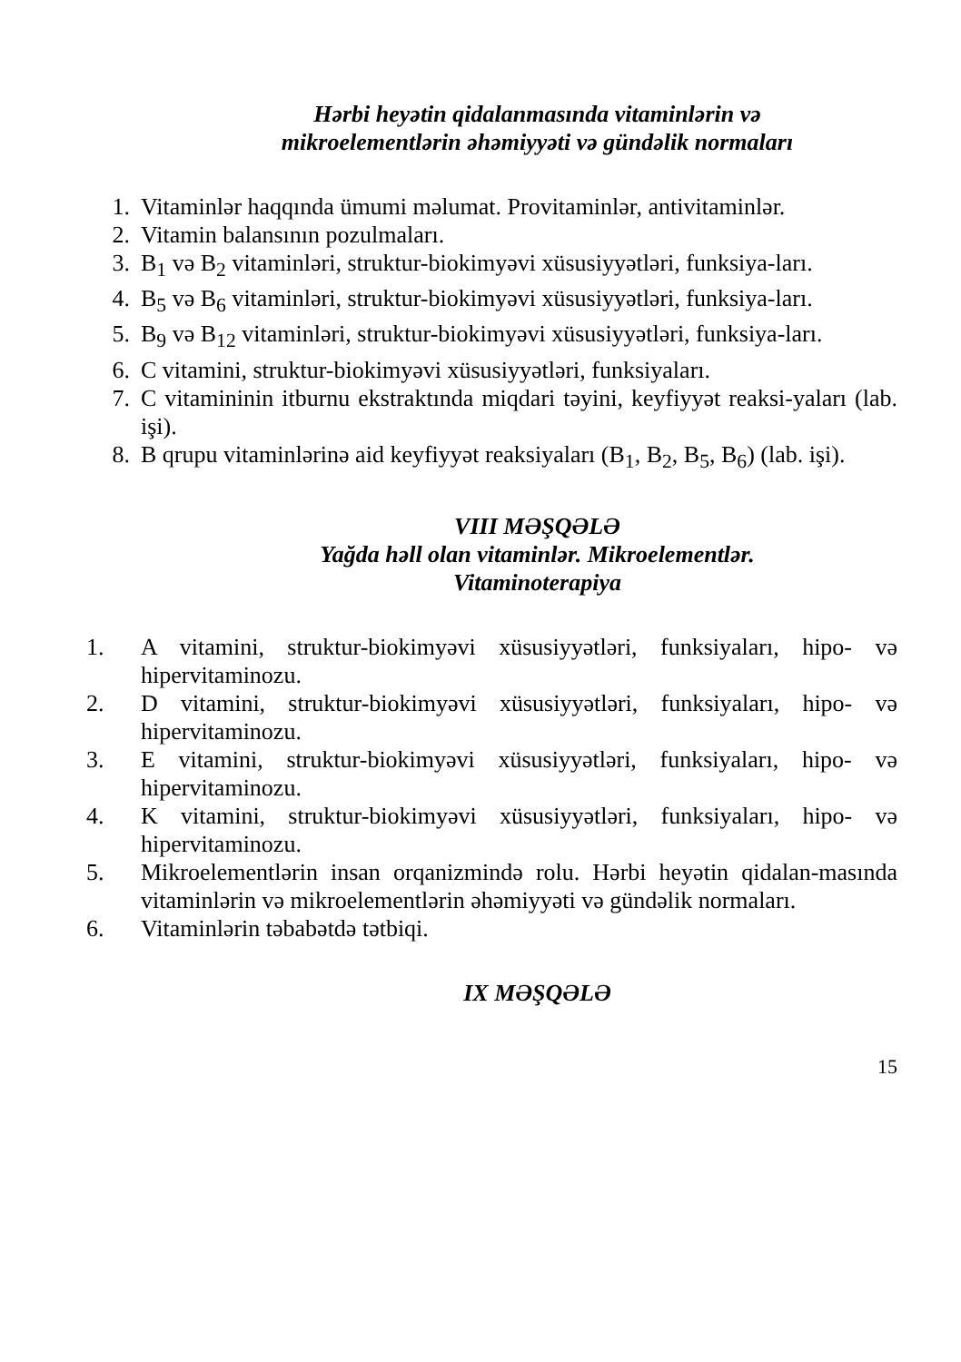Hərbi heyətin qidalanmasında vitaminlərin və
mikroelementlərin əhəmiyyəti və gündəlik normaları
1. Vitaminlər haqqında ümumi məlumat. Provitaminlər, antivitaminlər.
2. Vitamin balansının pozulmaları.
3. B<sub>1</sub> və B<sub>2</sub> vitaminləri, struktur-biokimyəvi xüsusiyyətləri, funksiya-ları.
4. B<sub>5</sub> və B<sub>6</sub> vitaminləri, struktur-biokimyəvi xüsusiyyətləri, funksiya-ları.
5. B<sub>9</sub> və B<sub>12</sub> vitaminləri, struktur-biokimyəvi xüsusiyyətləri, funksiya-ları.
6. C vitamini, struktur-biokimyəvi xüsusiyyətləri, funksiyaları.
7. C vitamininin itburnu ekstraktında miqdari təyini, keyfiyyət reaksi-yaları (lab. işi).
8. B qrupu vitaminlərinə aid keyfiyyət reaksiyaları (B<sub>1</sub>, B<sub>2</sub>, B<sub>5</sub>, B<sub>6</sub>) (lab. işi).
VIII MƏŞQƏLƏ
Yağda həll olan vitaminlər. Mikroelementlər.
Vitaminoterapiya
1. A vitamini, struktur-biokimyəvi xüsusiyyətləri, funksiyaları, hipo- və hipervitaminozu.
2. D vitamini, struktur-biokimyəvi xüsusiyyətləri, funksiyaları, hipo- və hipervitaminozu.
3. E vitamini, struktur-biokimyəvi xüsusiyyətləri, funksiyaları, hipo- və hipervitaminozu.
4. K vitamini, struktur-biokimyəvi xüsusiyyətləri, funksiyaları, hipo- və hipervitaminozu.
5. Mikroelementlərin insan orqanizmində rolu. Hərbi heyətin qidalan-masında vitaminlərin və mikroelementlərin əhəmiyyəti və gündəlik normaları.
6. Vitaminlərin təbabətdə tətbiqi.
IX MƏŞQƏLƏ
15